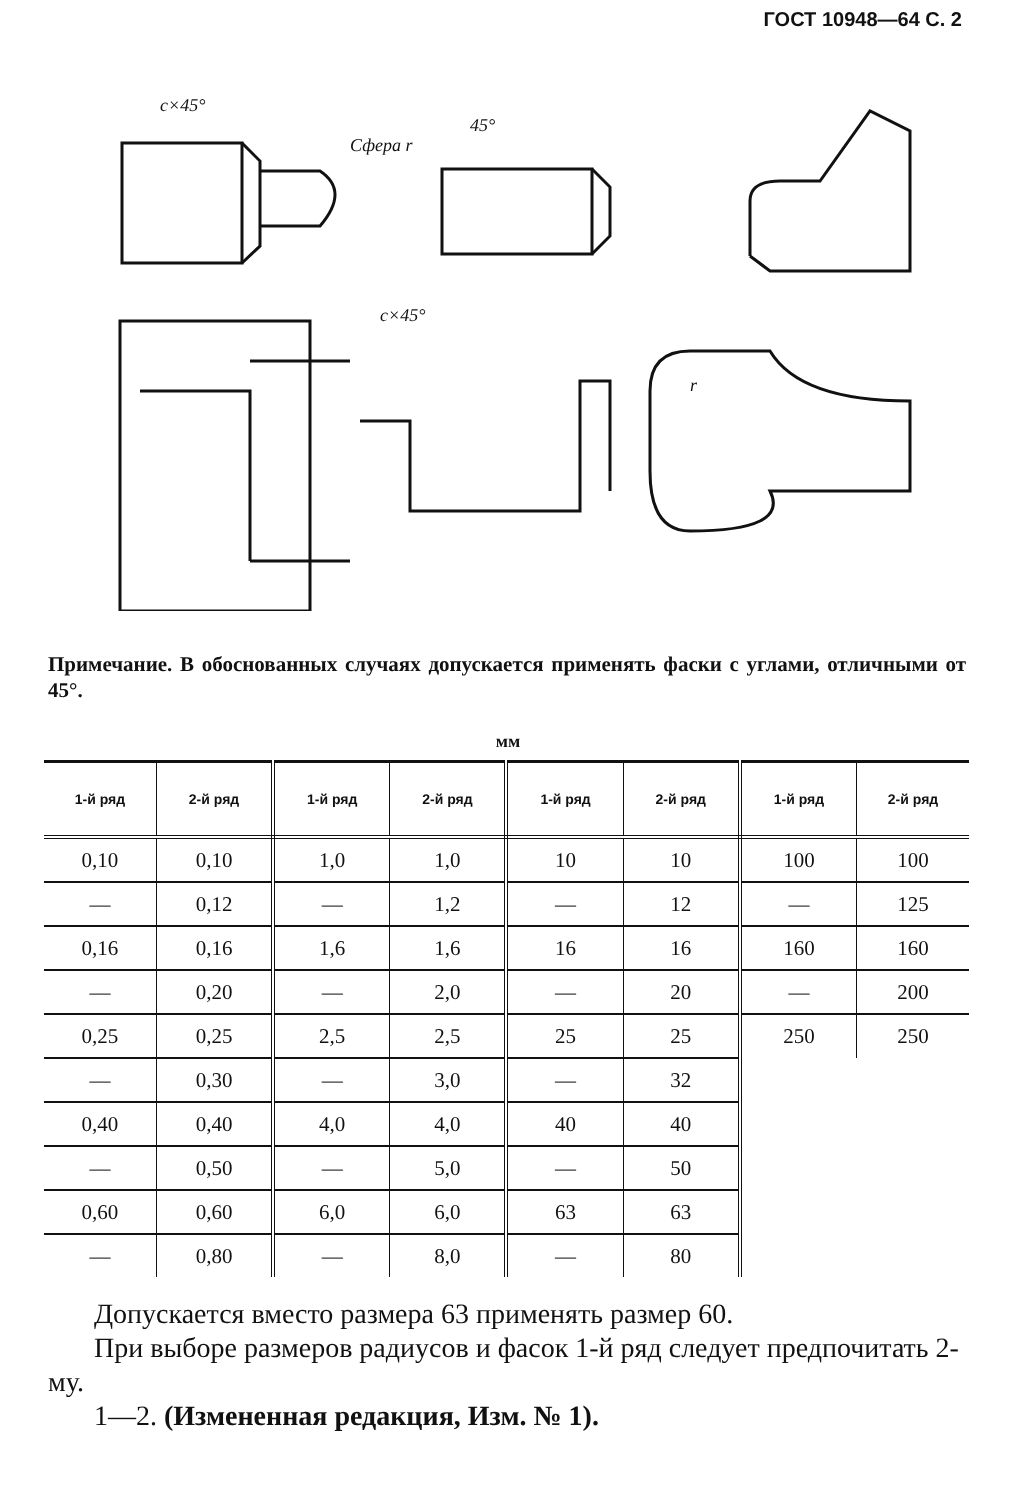ГОСТ 10948—64 С. 2
Сфера r
c×45°
45°
c×45°
r
Примечание. В обоснованных случаях допускается применять фаски с углами, отличными от 45°.
мм
| 1-й ряд | 2-й ряд | 1-й ряд | 2-й ряд | 1-й ряд | 2-й ряд | 1-й ряд | 2-й ряд |
| --- | --- | --- | --- | --- | --- | --- | --- |
| 0,10 | 0,10 | 1,0 | 1,0 | 10 | 10 | 100 | 100 |
| — | 0,12 | — | 1,2 | — | 12 | — | 125 |
| 0,16 | 0,16 | 1,6 | 1,6 | 16 | 16 | 160 | 160 |
| — | 0,20 | — | 2,0 | — | 20 | — | 200 |
| 0,25 | 0,25 | 2,5 | 2,5 | 25 | 25 | 250 | 250 |
| — | 0,30 | — | 3,0 | — | 32 | | |
| 0,40 | 0,40 | 4,0 | 4,0 | 40 | 40 | | |
| — | 0,50 | — | 5,0 | — | 50 | | |
| 0,60 | 0,60 | 6,0 | 6,0 | 63 | 63 | | |
| — | 0,80 | — | 8,0 | — | 80 | | |
Допускается вместо размера 63 применять размер 60.
При выборе размеров радиусов и фасок 1-й ряд следует предпочитать 2-му.
1—2. (Измененная редакция, Изм. № 1).